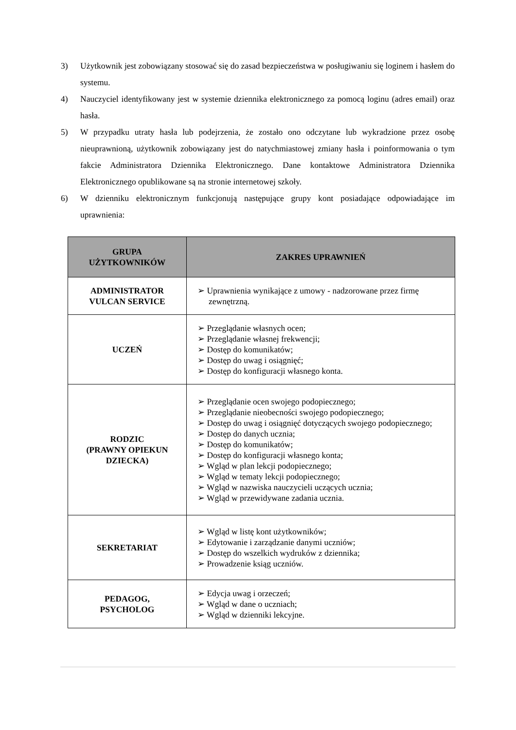3) Użytkownik jest zobowiązany stosować się do zasad bezpieczeństwa w posługiwaniu się loginem i hasłem do systemu.
4) Nauczyciel identyfikowany jest w systemie dziennika elektronicznego za pomocą loginu (adres email) oraz hasła.
5) W przypadku utraty hasła lub podejrzenia, że zostało ono odczytane lub wykradzione przez osobę nieuprawnioną, użytkownik zobowiązany jest do natychmiastowej zmiany hasła i poinformowania o tym fakcie Administratora Dziennika Elektronicznego. Dane kontaktowe Administratora Dziennika Elektronicznego opublikowane są na stronie internetowej szkoły.
6) W dzienniku elektronicznym funkcjonują następujące grupy kont posiadające odpowiadające im uprawnienia:
| GRUPA UŻYTKOWNIKÓW | ZAKRES UPRAWNIEŃ |
| --- | --- |
| ADMINISTRATOR VULCAN SERVICE | ➢ Uprawnienia wynikające z umowy - nadzorowane przez firmę zewnętrzną. |
| UCZEŃ | ➢ Przeglądanie własnych ocen; ➢ Przeglądanie własnej frekwencji; ➢ Dostęp do komunikatów; ➢ Dostęp do uwag i osiągnięć; ➢ Dostęp do konfiguracji własnego konta. |
| RODZIC (PRAWNY OPIEKUN DZIECKA) | ➢ Przeglądanie ocen swojego podopiecznego; ➢ Przeglądanie nieobecności swojego podopiecznego; ➢ Dostęp do uwag i osiągnięć dotyczących swojego podopiecznego; ➢ Dostęp do danych ucznia; ➢ Dostęp do komunikatów; ➢ Dostęp do konfiguracji własnego konta; ➢ Wgląd w plan lekcji podopiecznego; ➢ Wgląd w tematy lekcji podopiecznego; ➢ Wgląd w nazwiska nauczycieli uczących ucznia; ➢ Wgląd w przewidywane zadania ucznia. |
| SEKRETARIAT | ➢ Wgląd w listę kont użytkowników; ➢ Edytowanie i zarządzanie danymi uczniów; ➢ Dostęp do wszelkich wydruków z dziennika; ➢ Prowadzenie ksiąg uczniów. |
| PEDAGOG, PSYCHOLOG | ➢ Edycja uwag i orzeczeń; ➢ Wgląd w dane o uczniach; ➢ Wgląd w dzienniki lekcyjne. |